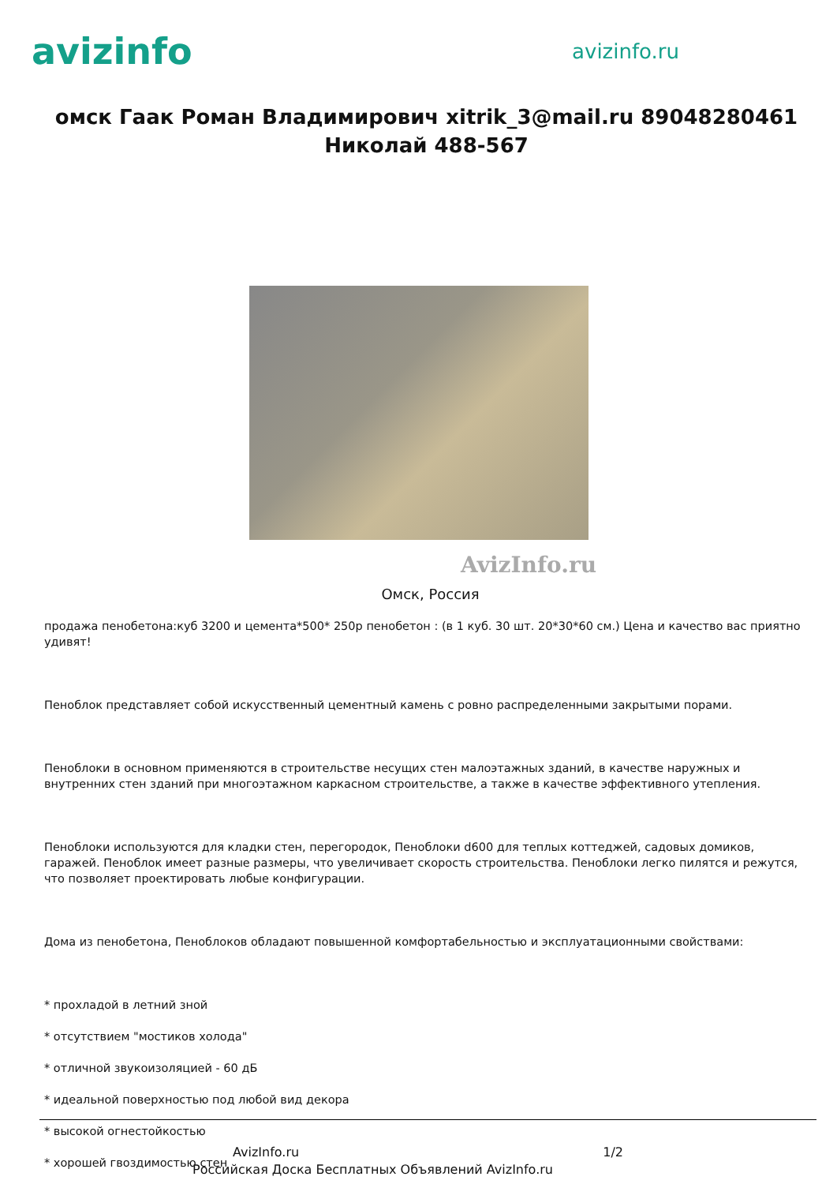avizinfo
avizinfo.ru
омск Гаак Роман Владимирович xitrik_3@mail.ru 89048280461 Николай 488-567
AvizInfo.ru
Омск, Россия
продажа пенобетона:куб 3200 и цемента*500* 250р пенобетон : (в 1 куб. 30 шт. 20*30*60 см.) Цена и качество вас приятно удивят!
Пеноблок представляет собой искусственный цементный камень с ровно распределенными закрытыми порами.
Пеноблоки в основном применяются в строительстве несущих стен малоэтажных зданий, в качестве наружных и внутренних стен зданий при многоэтажном каркасном строительстве, а также в качестве эффективного утепления.
Пеноблоки используются для кладки стен, перегородок, Пеноблоки d600 для теплых коттеджей, садовых домиков, гаражей. Пеноблок имеет разные размеры, что увеличивает скорость строительства. Пеноблоки легко пилятся и режутся, что позволяет проектировать любые конфигурации.
Дома из пенобетона, Пеноблоков обладают повышенной комфортабельностью и эксплуатационными свойствами:
* прохладой в летний зной
* отсутствием "мостиков холода"
* отличной звукоизоляцией - 60 дБ
* идеальной поверхностью под любой вид декора
* высокой огнестойкостью
* хорошей гвоздимостью стен
AvizInfo.ru 1/2
Российская Доска Бесплатных Объявлений AvizInfo.ru